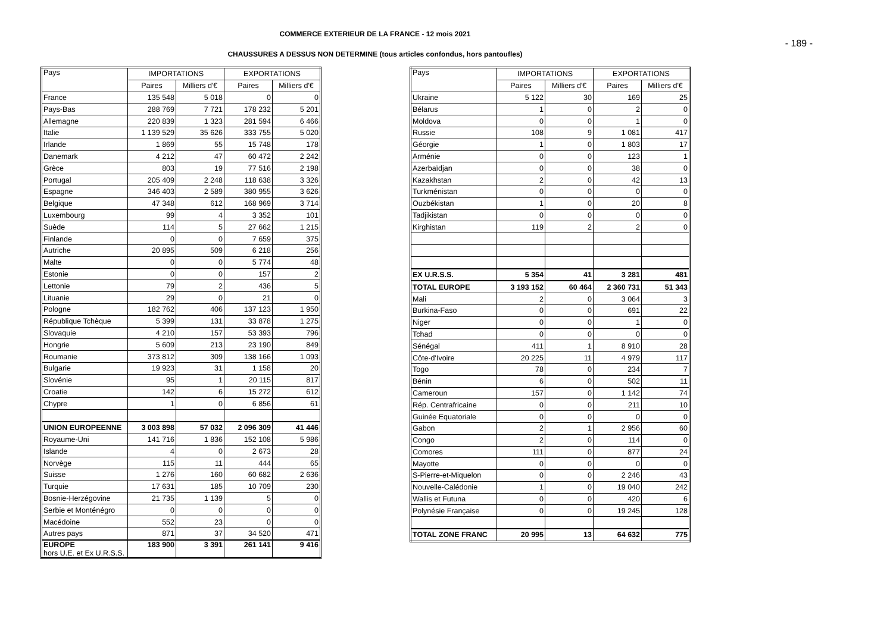COMMERCE EXTERIEUR DE LA FRANCE - 12 mois 2021
- 189 -
CHAUSSURES A DESSUS NON DETERMINE (tous articles confondus, hors pantoufles)
| Pays | IMPORTATIONS | | EXPORTATIONS | |
| --- | --- | --- | --- | --- |
| | Paires | Milliers d'€ | Paires | Milliers d'€ |
| France | 135 548 | 5 018 | 0 | 0 |
| Pays-Bas | 288 769 | 7 721 | 178 232 | 5 201 |
| Allemagne | 220 839 | 1 323 | 281 594 | 6 466 |
| Italie | 1 139 529 | 35 626 | 333 755 | 5 020 |
| Irlande | 1 869 | 55 | 15 748 | 178 |
| Danemark | 4 212 | 47 | 60 472 | 2 242 |
| Grèce | 803 | 19 | 77 516 | 2 198 |
| Portugal | 205 409 | 2 248 | 118 638 | 3 326 |
| Espagne | 346 403 | 2 589 | 380 955 | 3 626 |
| Belgique | 47 348 | 612 | 168 969 | 3 714 |
| Luxembourg | 99 | 4 | 3 352 | 101 |
| Suède | 114 | 5 | 27 662 | 1 215 |
| Finlande | 0 | 0 | 7 659 | 375 |
| Autriche | 20 895 | 509 | 6 218 | 256 |
| Malte | 0 | 0 | 5 774 | 48 |
| Estonie | 0 | 0 | 157 | 2 |
| Lettonie | 79 | 2 | 436 | 5 |
| Lituanie | 29 | 0 | 21 | 0 |
| Pologne | 182 762 | 406 | 137 123 | 1 950 |
| République Tchèque | 5 399 | 131 | 33 878 | 1 275 |
| Slovaquie | 4 210 | 157 | 53 393 | 796 |
| Hongrie | 5 609 | 213 | 23 190 | 849 |
| Roumanie | 373 812 | 309 | 138 166 | 1 093 |
| Bulgarie | 19 923 | 31 | 1 158 | 20 |
| Slovénie | 95 | 1 | 20 115 | 817 |
| Croatie | 142 | 6 | 15 272 | 612 |
| Chypre | 1 | 0 | 6 856 | 61 |
| UNION EUROPEENNE | 3 003 898 | 57 032 | 2 096 309 | 41 446 |
| Royaume-Uni | 141 716 | 1 836 | 152 108 | 5 986 |
| Islande | 4 | 0 | 2 673 | 28 |
| Norvège | 115 | 11 | 444 | 65 |
| Suisse | 1 276 | 160 | 60 682 | 2 636 |
| Turquie | 17 631 | 185 | 10 709 | 230 |
| Bosnie-Herzégovine | 21 735 | 1 139 | 5 | 0 |
| Serbie et Monténégro | 0 | 0 | 0 | 0 |
| Macédoine | 552 | 23 | 0 | 0 |
| Autres pays | 871 | 37 | 34 520 | 471 |
| EUROPE hors U.E. et Ex U.R.S.S. | 183 900 | 3 391 | 261 141 | 9 416 |
| Pays | IMPORTATIONS | | EXPORTATIONS | |
| --- | --- | --- | --- | --- |
| | Paires | Milliers d'€ | Paires | Milliers d'€ |
| Ukraine | 5 122 | 30 | 169 | 25 |
| Bélarus | 1 | 0 | 2 | 0 |
| Moldova | 0 | 0 | 1 | 0 |
| Russie | 108 | 9 | 1 081 | 417 |
| Géorgie | 1 | 0 | 1 803 | 17 |
| Arménie | 0 | 0 | 123 | 1 |
| Azerbaïdjan | 0 | 0 | 38 | 0 |
| Kazakhstan | 2 | 0 | 42 | 13 |
| Turkménistan | 0 | 0 | 0 | 0 |
| Ouzbékistan | 1 | 0 | 20 | 8 |
| Tadjikistan | 0 | 0 | 0 | 0 |
| Kirghistan | 119 | 2 | 2 | 0 |
| EX U.R.S.S. | 5 354 | 41 | 3 281 | 481 |
| TOTAL EUROPE | 3 193 152 | 60 464 | 2 360 731 | 51 343 |
| Mali | 2 | 0 | 3 064 | 3 |
| Burkina-Faso | 0 | 0 | 691 | 22 |
| Niger | 0 | 0 | 1 | 0 |
| Tchad | 0 | 0 | 0 | 0 |
| Sénégal | 411 | 1 | 8 910 | 28 |
| Côte-d'Ivoire | 20 225 | 11 | 4 979 | 117 |
| Togo | 78 | 0 | 234 | 7 |
| Bénin | 6 | 0 | 502 | 11 |
| Cameroun | 157 | 0 | 1 142 | 74 |
| Rép. Centrafricaine | 0 | 0 | 211 | 10 |
| Guinée Equatoriale | 0 | 0 | 0 | 0 |
| Gabon | 2 | 1 | 2 956 | 60 |
| Congo | 2 | 0 | 114 | 0 |
| Comores | 111 | 0 | 877 | 24 |
| Mayotte | 0 | 0 | 0 | 0 |
| S-Pierre-et-Miquelon | 0 | 0 | 2 246 | 43 |
| Nouvelle-Calédonie | 1 | 0 | 19 040 | 242 |
| Wallis et Futuna | 0 | 0 | 420 | 6 |
| Polynésie Française | 0 | 0 | 19 245 | 128 |
| TOTAL ZONE FRANC | 20 995 | 13 | 64 632 | 775 |